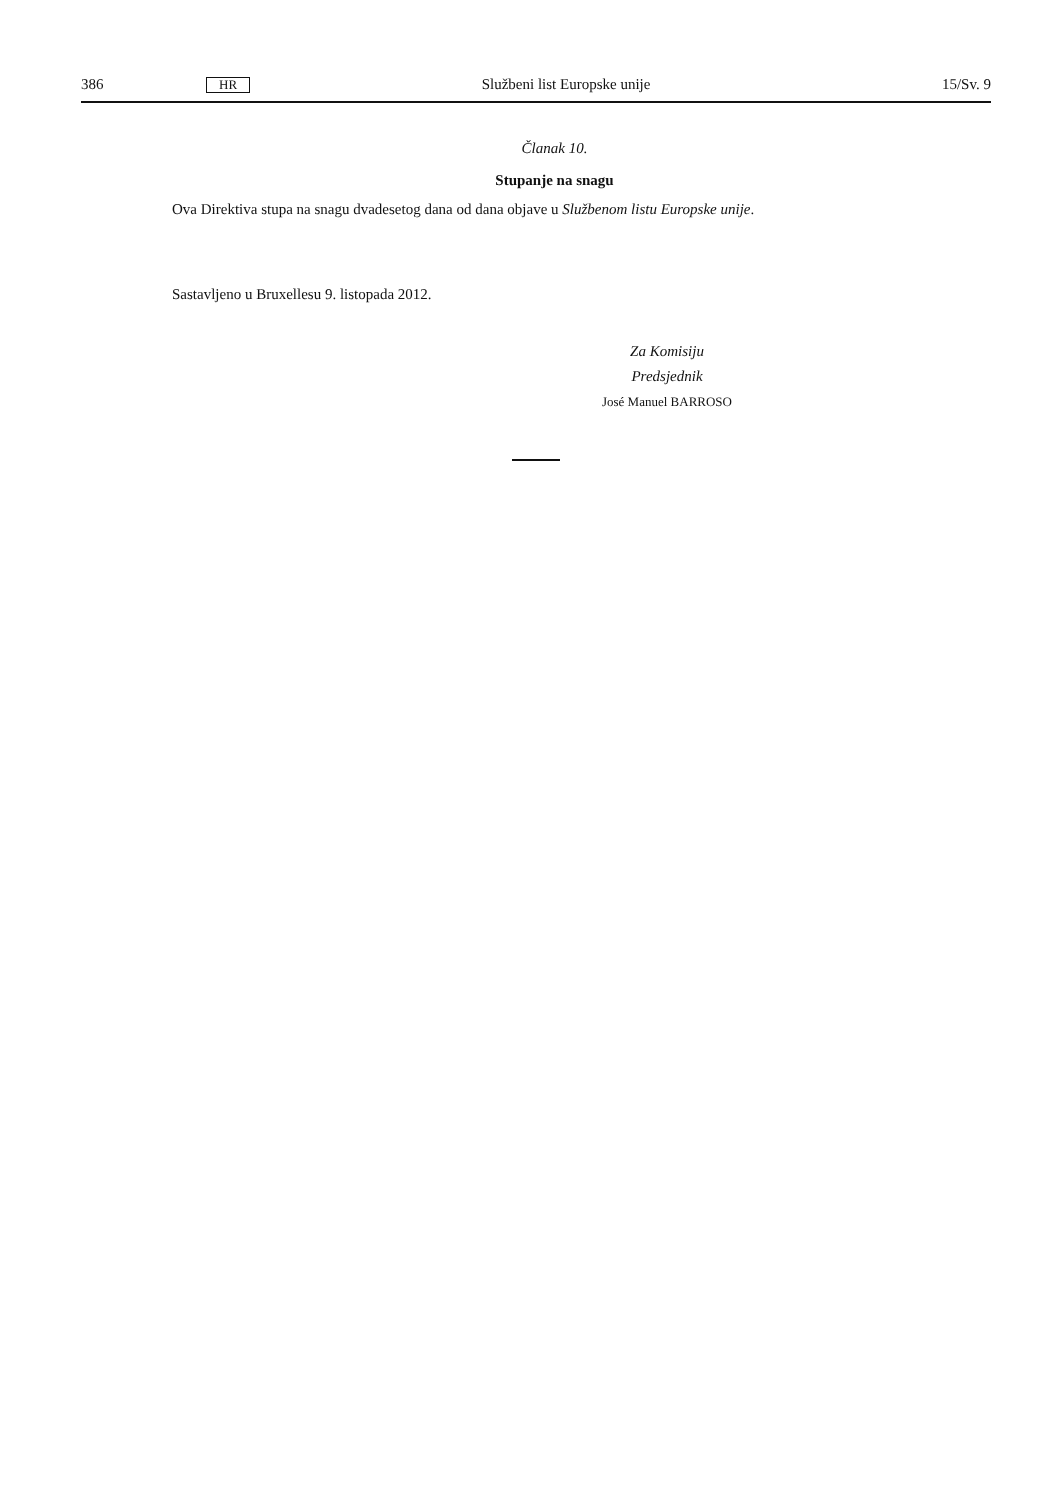386 HR Službeni list Europske unije 15/Sv. 9
Članak 10.
Stupanje na snagu
Ova Direktiva stupa na snagu dvadesetog dana od dana objave u Službenom listu Europske unije.
Sastavljeno u Bruxellesu 9. listopada 2012.
Za Komisiju
Predsjednik
José Manuel BARROSO